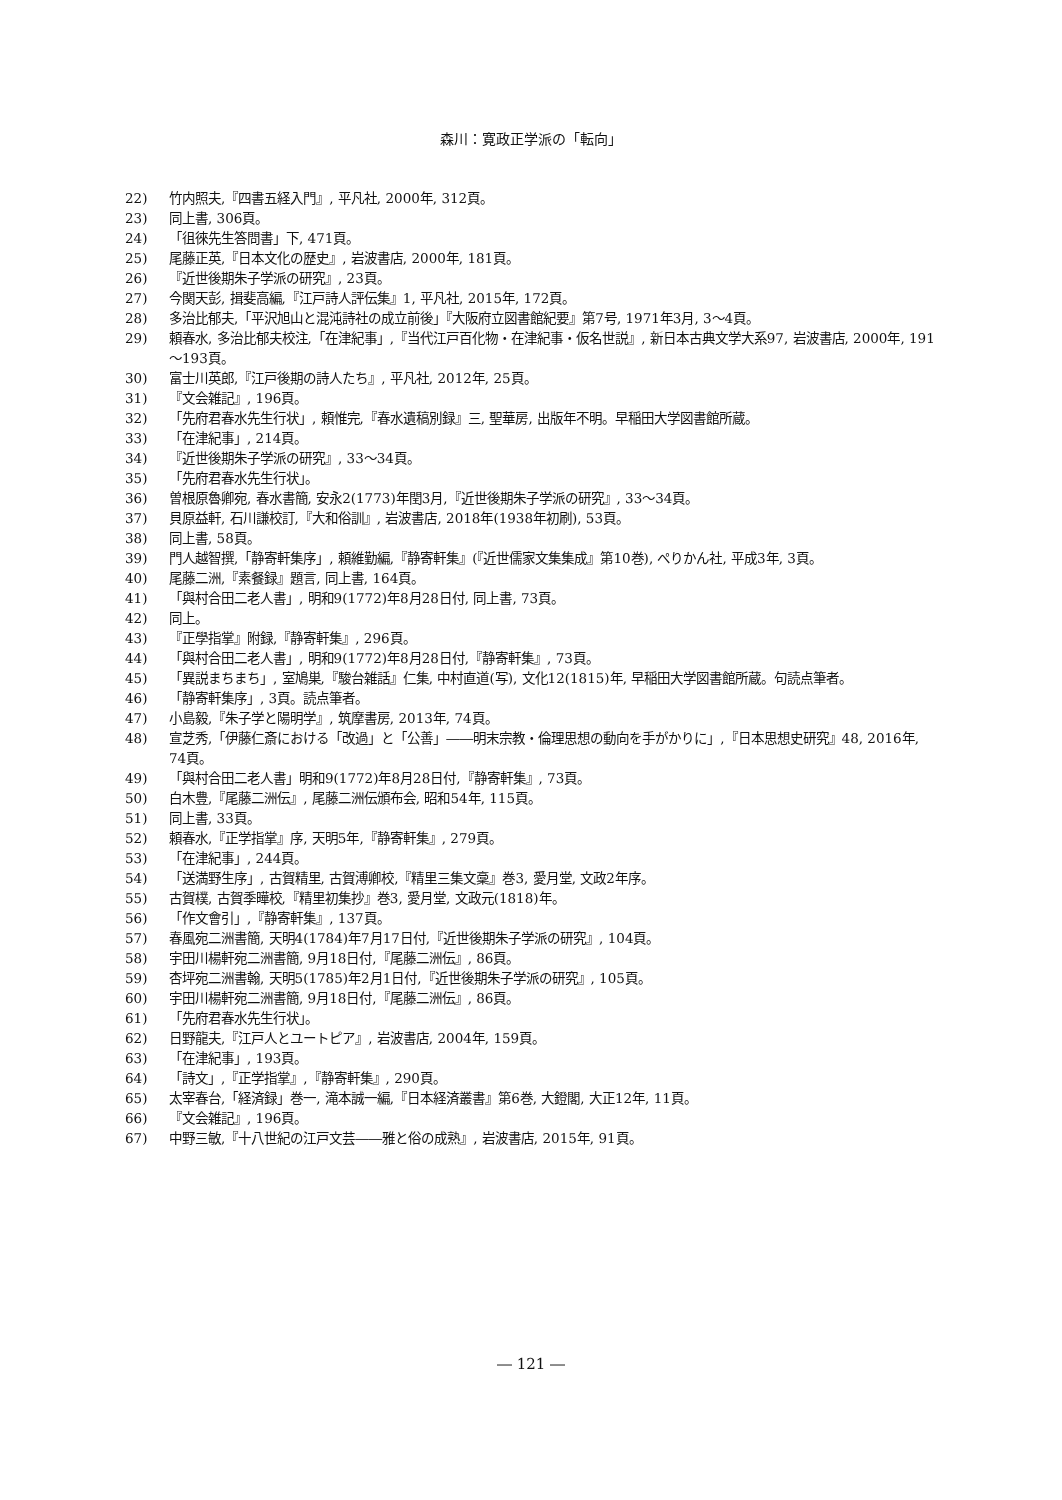森川：寛政正学派の「転向」
22) 竹内照夫,『四書五経入門』, 平凡社, 2000年, 312頁。
23) 同上書, 306頁。
24) 「徂徠先生答問書」下, 471頁。
25) 尾藤正英,『日本文化の歴史』, 岩波書店, 2000年, 181頁。
26) 『近世後期朱子学派の研究』, 23頁。
27) 今関天彭, 揖斐高編,『江戸詩人評伝集』1, 平凡社, 2015年, 172頁。
28) 多治比郁夫,「平沢旭山と混沌詩社の成立前後」『大阪府立図書館紀要』第7号, 1971年3月, 3～4頁。
29) 頼春水, 多治比郁夫校注,「在津紀事」,『当代江戸百化物・在津紀事・仮名世説』, 新日本古典文学大系97, 岩波書店, 2000年, 191～193頁。
30) 富士川英郎,『江戸後期の詩人たち』, 平凡社, 2012年, 25頁。
31) 『文会雑記』, 196頁。
32) 「先府君春水先生行状」, 頼惟完,『春水遺稿別録』三, 聖華房, 出版年不明。早稲田大学図書館所蔵。
33) 「在津紀事」, 214頁。
34) 『近世後期朱子学派の研究』, 33～34頁。
35) 「先府君春水先生行状」。
36) 曽根原魯卿宛, 春水書簡, 安永2(1773)年閏3月,『近世後期朱子学派の研究』, 33～34頁。
37) 貝原益軒, 石川謙校訂,『大和俗訓』, 岩波書店, 2018年(1938年初刷), 53頁。
38) 同上書, 58頁。
39) 門人越智撰,「静寄軒集序」, 頼維勤編,『静寄軒集』(『近世儒家文集集成』第10巻), ぺりかん社, 平成3年, 3頁。
40) 尾藤二洲,『素餐録』題言, 同上書, 164頁。
41) 「與村合田二老人書」, 明和9(1772)年8月28日付, 同上書, 73頁。
42) 同上。
43) 『正學指掌』附録,『静寄軒集』, 296頁。
44) 「與村合田二老人書」, 明和9(1772)年8月28日付,『静寄軒集』, 73頁。
45) 「異説まちまち」, 室鳩巣,『駿台雑話』仁集, 中村直道(写), 文化12(1815)年, 早稲田大学図書館所蔵。句読点筆者。
46) 「静寄軒集序」, 3頁。読点筆者。
47) 小島毅,『朱子学と陽明学』, 筑摩書房, 2013年, 74頁。
48) 宣芝秀,「伊藤仁斎における「改過」と「公善」――明末宗教・倫理思想の動向を手がかりに」,『日本思想史研究』48, 2016年, 74頁。
49) 「與村合田二老人書」明和9(1772)年8月28日付,『静寄軒集』, 73頁。
50) 白木豊,『尾藤二洲伝』, 尾藤二洲伝頒布会, 昭和54年, 115頁。
51) 同上書, 33頁。
52) 頼春水,『正学指掌』序, 天明5年,『静寄軒集』, 279頁。
53) 「在津紀事」, 244頁。
54) 「送満野生序」, 古賀精里, 古賀溥卿校,『精里三集文稾』巻3, 愛月堂, 文政2年序。
55) 古賀樸, 古賀季曄校,『精里初集抄』巻3, 愛月堂, 文政元(1818)年。
56) 「作文會引」,『静寄軒集』, 137頁。
57) 春風宛二洲書簡, 天明4(1784)年7月17日付,『近世後期朱子学派の研究』, 104頁。
58) 宇田川楊軒宛二洲書簡, 9月18日付,『尾藤二洲伝』, 86頁。
59) 杏坪宛二洲書翰, 天明5(1785)年2月1日付,『近世後期朱子学派の研究』, 105頁。
60) 宇田川楊軒宛二洲書簡, 9月18日付,『尾藤二洲伝』, 86頁。
61) 「先府君春水先生行状」。
62) 日野龍夫,『江戸人とユートピア』, 岩波書店, 2004年, 159頁。
63) 「在津紀事」, 193頁。
64) 「詩文」,『正学指掌』,『静寄軒集』, 290頁。
65) 太宰春台,「経済録」巻一, 滝本誠一編,『日本経済叢書』第6巻, 大鐙閣, 大正12年, 11頁。
66) 『文会雑記』, 196頁。
67) 中野三敏,『十八世紀の江戸文芸――雅と俗の成熟』, 岩波書店, 2015年, 91頁。
― 121 ―